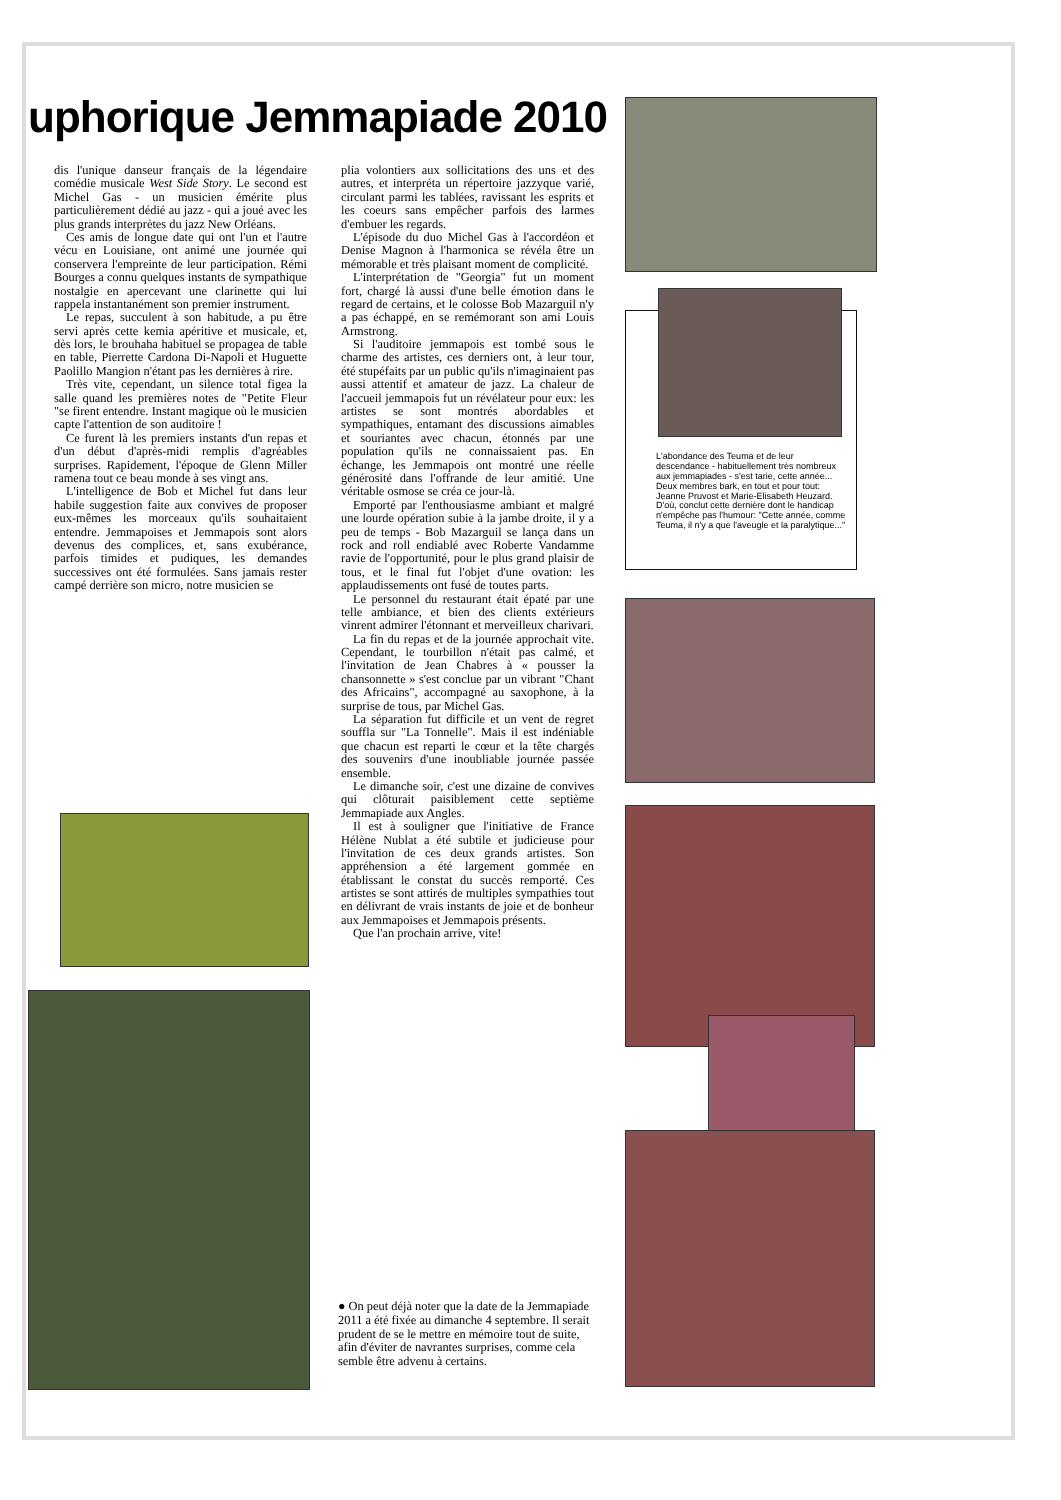uphorique Jemmapiade 2010
dis l'unique danseur français de la légendaire comédie musicale West Side Story. Le second est Michel Gas - un musicien émérite plus particulièrement dédié au jazz - qui a joué avec les plus grands interprètes du jazz New Orléans.
Ces amis de longue date qui ont l'un et l'autre vécu en Louisiane, ont animé une journée qui conservera l'empreinte de leur participation. Rémi Bourges a connu quelques instants de sympathique nostalgie en apercevant une clarinette qui lui rappela instantanément son premier instrument.
Le repas, succulent à son habitude, a pu être servi après cette kemia apéritive et musicale, et, dès lors, le brouhaha habituel se propagea de table en table, Pierrette Cardona Di-Napoli et Huguette Paolillo Mangion n'étant pas les dernières à rire.
Très vite, cependant, un silence total figea la salle quand les premières notes de "Petite Fleur "se firent entendre. Instant magique où le musicien capte l'attention de son auditoire !
Ce furent là les premiers instants d'un repas et d'un début d'après-midi remplis d'agréables surprises. Rapidement, l'époque de Glenn Miller ramena tout ce beau monde à ses vingt ans.
L'intelligence de Bob et Michel fut dans leur habile suggestion faite aux convives de proposer eux-mêmes les morceaux qu'ils souhaitaient entendre. Jemmapoises et Jemmapois sont alors devenus des complices, et, sans exubérance, parfois timides et pudiques, les demandes successives ont été formulées. Sans jamais rester campé derrière son micro, notre musicien se
plia volontiers aux sollicitations des uns et des autres, et interpréta un répertoire jazzyque varié, circulant parmi les tablées, ravissant les esprits et les coeurs sans empêcher parfois des larmes d'embuer les regards.
L'épisode du duo Michel Gas à l'accordéon et Denise Magnon à l'harmonica se révéla être un mémorable et très plaisant moment de complicité.
L'interprétation de "Georgia" fut un moment fort, chargé là aussi d'une belle émotion dans le regard de certains, et le colosse Bob Mazarguil n'y a pas échappé, en se remémorant son ami Louis Armstrong.
Si l'auditoire jemmapois est tombé sous le charme des artistes, ces derniers ont, à leur tour, été stupéfaits par un public qu'ils n'imaginaient pas aussi attentif et amateur de jazz. La chaleur de l'accueil jemmapois fut un révélateur pour eux: les artistes se sont montrés abordables et sympathiques, entamant des discussions aimables et souriantes avec chacun, étonnés par une population qu'ils ne connaissaient pas. En échange, les Jemmapois ont montré une réelle générosité dans l'offrande de leur amitié. Une véritable osmose se créa ce jour-là.
Emporté par l'enthousiasme ambiant et malgré une lourde opération subie à la jambe droite, il y a peu de temps - Bob Mazarguil se lança dans un rock and roll endiablé avec Roberte Vandamme ravie de l'opportunité, pour le plus grand plaisir de tous, et le final fut l'objet d'une ovation: les applaudissements ont fusé de toutes parts.
Le personnel du restaurant était épaté par une telle ambiance, et bien des clients extérieurs vinrent admirer l'étonnant et merveilleux charivari.
La fin du repas et de la journée approchait vite. Cependant, le tourbillon n'était pas calmé, et l'invitation de Jean Chabres à « pousser la chansonnette » s'est conclue par un vibrant "Chant des Africains", accompagné au saxophone, à la surprise de tous, par Michel Gas.
La séparation fut difficile et un vent de regret souffla sur "La Tonnelle". Mais il est indéniable que chacun est reparti le cœur et la tête chargés des souvenirs d'une inoubliable journée passée ensemble.
Le dimanche soir, c'est une dizaine de convives qui clôturait paisiblement cette septième Jemmapiade aux Angles.
Il est à souligner que l'initiative de France Hélène Nublat a été subtile et judicieuse pour l'invitation de ces deux grands artistes. Son appréhension a été largement gommée en établissant le constat du succès remporté. Ces artistes se sont attirés de multiples sympathies tout en délivrant de vrais instants de joie et de bonheur aux Jemmapoises et Jemmapois présents.
Que l'an prochain arrive, vite!
L'abondance des Teuma et de leur descendance - habituellement très nombreux aux jemmapiades - s'est tarie, cette année... Deux membres bark, en tout et pour tout: Jeanne Pruvost et Marie-Elisabeth Heuzard. D'où, conclut cette dernière dont le handicap n'empêche pas l'humour: "Cette année, comme Teuma, il n'y a que l'aveugle et la paralytique..."
● On peut déjà noter que la date de la Jemmapiade 2011 a été fixée au dimanche 4 septembre. Il serait prudent de se le mettre en mémoire tout de suite, afin d'éviter de navrantes surprises, comme cela semble être advenu à certains.